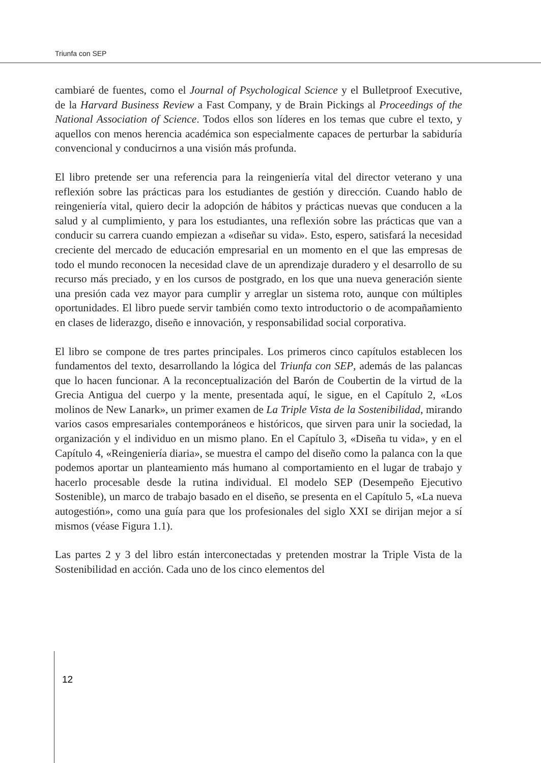Triunfa con SEP
cambiaré de fuentes, como el Journal of Psychological Science y el Bulletproof Executive, de la Harvard Business Review a Fast Company, y de Brain Pickings al Proceedings of the National Association of Science. Todos ellos son líderes en los temas que cubre el texto, y aquellos con menos herencia académica son especialmente capaces de perturbar la sabiduría convencional y conducirnos a una visión más profunda.
El libro pretende ser una referencia para la reingeniería vital del director veterano y una reflexión sobre las prácticas para los estudiantes de gestión y dirección. Cuando hablo de reingeniería vital, quiero decir la adopción de hábitos y prácticas nuevas que conducen a la salud y al cumplimiento, y para los estudiantes, una reflexión sobre las prácticas que van a conducir su carrera cuando empiezan a «diseñar su vida». Esto, espero, satisfará la necesidad creciente del mercado de educación empresarial en un momento en el que las empresas de todo el mundo reconocen la necesidad clave de un aprendizaje duradero y el desarrollo de su recurso más preciado, y en los cursos de postgrado, en los que una nueva generación siente una presión cada vez mayor para cumplir y arreglar un sistema roto, aunque con múltiples oportunidades. El libro puede servir también como texto introductorio o de acompañamiento en clases de liderazgo, diseño e innovación, y responsabilidad social corporativa.
El libro se compone de tres partes principales. Los primeros cinco capítulos establecen los fundamentos del texto, desarrollando la lógica del Triunfa con SEP, además de las palancas que lo hacen funcionar. A la reconceptualización del Barón de Coubertin de la virtud de la Grecia Antigua del cuerpo y la mente, presentada aquí, le sigue, en el Capítulo 2, «Los molinos de New Lanark», un primer examen de La Triple Vista de la Sostenibilidad, mirando varios casos empresariales contemporáneos e históricos, que sirven para unir la sociedad, la organización y el individuo en un mismo plano. En el Capítulo 3, «Diseña tu vida», y en el Capítulo 4, «Reingeniería diaria», se muestra el campo del diseño como la palanca con la que podemos aportar un planteamiento más humano al comportamiento en el lugar de trabajo y hacerlo procesable desde la rutina individual. El modelo SEP (Desempeño Ejecutivo Sostenible), un marco de trabajo basado en el diseño, se presenta en el Capítulo 5, «La nueva autogestión», como una guía para que los profesionales del siglo XXI se dirijan mejor a sí mismos (véase Figura 1.1).
Las partes 2 y 3 del libro están interconectadas y pretenden mostrar la Triple Vista de la Sostenibilidad en acción. Cada uno de los cinco elementos del
12